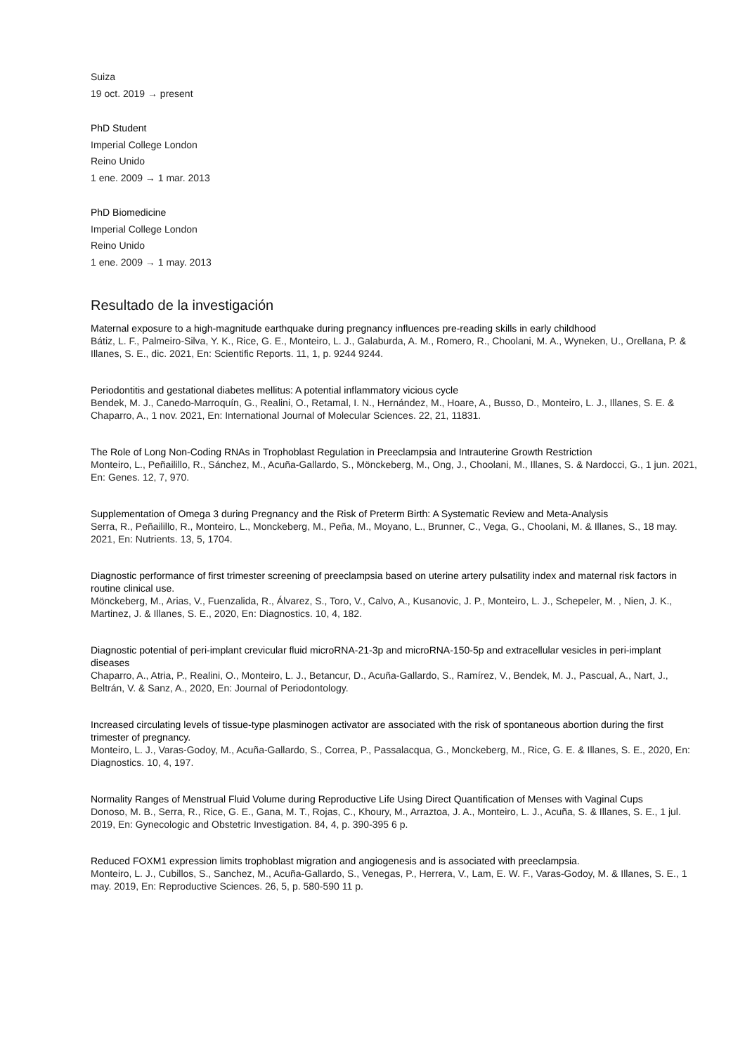Suiza
19 oct. 2019 → present
PhD Student
Imperial College London
Reino Unido
1 ene. 2009 → 1 mar. 2013
PhD Biomedicine
Imperial College London
Reino Unido
1 ene. 2009 → 1 may. 2013
Resultado de la investigación
Maternal exposure to a high-magnitude earthquake during pregnancy influences pre-reading skills in early childhood
Bátiz, L. F., Palmeiro-Silva, Y. K., Rice, G. E., Monteiro, L. J., Galaburda, A. M., Romero, R., Choolani, M. A., Wyneken, U., Orellana, P. & Illanes, S. E., dic. 2021, En: Scientific Reports. 11, 1, p. 9244 9244.
Periodontitis and gestational diabetes mellitus: A potential inflammatory vicious cycle
Bendek, M. J., Canedo-Marroquín, G., Realini, O., Retamal, I. N., Hernández, M., Hoare, A., Busso, D., Monteiro, L. J., Illanes, S. E. & Chaparro, A., 1 nov. 2021, En: International Journal of Molecular Sciences. 22, 21, 11831.
The Role of Long Non-Coding RNAs in Trophoblast Regulation in Preeclampsia and Intrauterine Growth Restriction
Monteiro, L., Peñailillo, R., Sánchez, M., Acuña-Gallardo, S., Mönckeberg, M., Ong, J., Choolani, M., Illanes, S. & Nardocci, G., 1 jun. 2021, En: Genes. 12, 7, 970.
Supplementation of Omega 3 during Pregnancy and the Risk of Preterm Birth: A Systematic Review and Meta-Analysis
Serra, R., Peñailillo, R., Monteiro, L., Monckeberg, M., Peña, M., Moyano, L., Brunner, C., Vega, G., Choolani, M. & Illanes, S., 18 may. 2021, En: Nutrients. 13, 5, 1704.
Diagnostic performance of first trimester screening of preeclampsia based on uterine artery pulsatility index and maternal risk factors in routine clinical use.
Mönckeberg, M., Arias, V., Fuenzalida, R., Álvarez, S., Toro, V., Calvo, A., Kusanovic, J. P., Monteiro, L. J., Schepeler, M. , Nien, J. K., Martinez, J. & Illanes, S. E., 2020, En: Diagnostics. 10, 4, 182.
Diagnostic potential of peri-implant crevicular fluid microRNA-21-3p and microRNA-150-5p and extracellular vesicles in peri-implant diseases
Chaparro, A., Atria, P., Realini, O., Monteiro, L. J., Betancur, D., Acuña-Gallardo, S., Ramírez, V., Bendek, M. J., Pascual, A., Nart, J., Beltrán, V. & Sanz, A., 2020, En: Journal of Periodontology.
Increased circulating levels of tissue-type plasminogen activator are associated with the risk of spontaneous abortion during the first trimester of pregnancy.
Monteiro, L. J., Varas-Godoy, M., Acuña-Gallardo, S., Correa, P., Passalacqua, G., Monckeberg, M., Rice, G. E. & Illanes, S. E., 2020, En: Diagnostics. 10, 4, 197.
Normality Ranges of Menstrual Fluid Volume during Reproductive Life Using Direct Quantification of Menses with Vaginal Cups
Donoso, M. B., Serra, R., Rice, G. E., Gana, M. T., Rojas, C., Khoury, M., Arraztoa, J. A., Monteiro, L. J., Acuña, S. & Illanes, S. E., 1 jul. 2019, En: Gynecologic and Obstetric Investigation. 84, 4, p. 390-395 6 p.
Reduced FOXM1 expression limits trophoblast migration and angiogenesis and is associated with preeclampsia.
Monteiro, L. J., Cubillos, S., Sanchez, M., Acuña-Gallardo, S., Venegas, P., Herrera, V., Lam, E. W. F., Varas-Godoy, M. & Illanes, S. E., 1 may. 2019, En: Reproductive Sciences. 26, 5, p. 580-590 11 p.